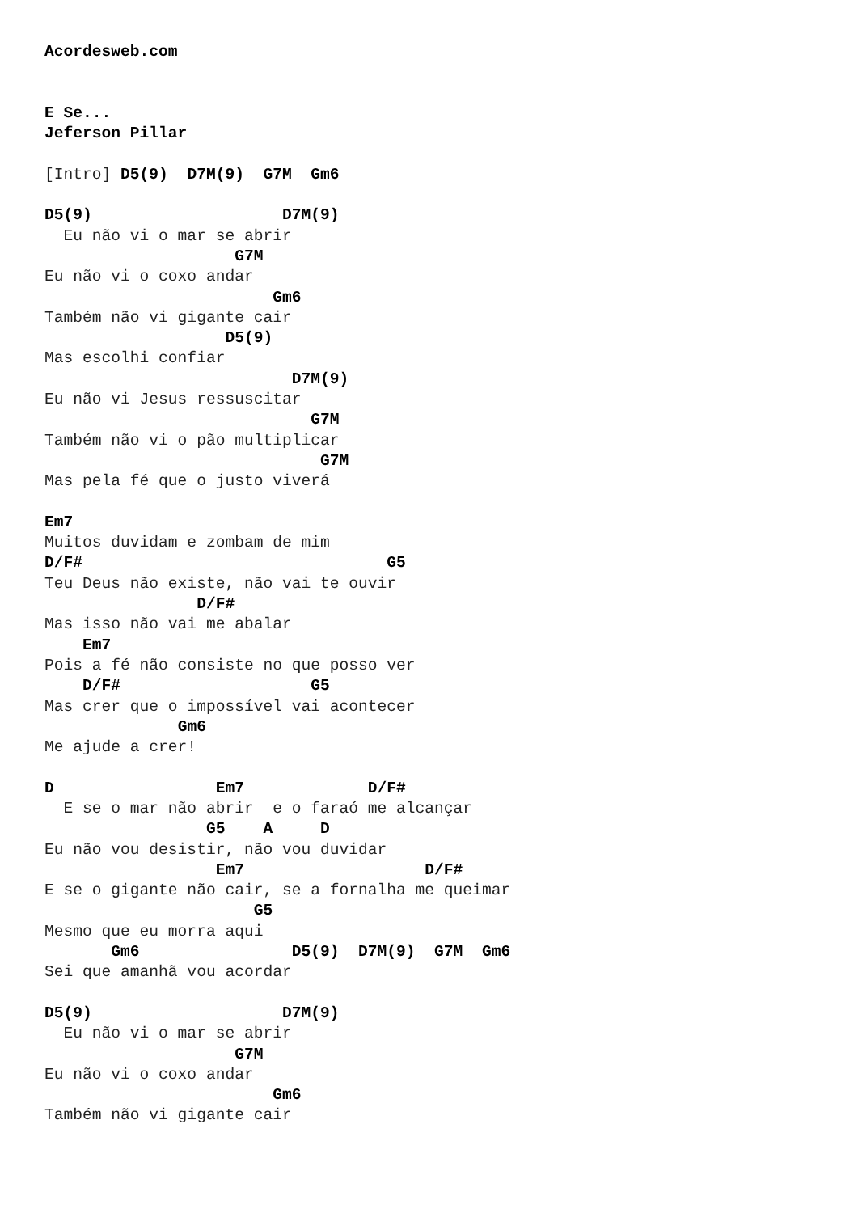Acordesweb.com


E Se...
Jeferson Pillar

[Intro] D5(9)  D7M(9)  G7M  Gm6

D5(9)                    D7M(9)
  Eu não vi o mar se abrir
                    G7M
Eu não vi o coxo andar
                        Gm6
Também não vi gigante cair
                   D5(9)
Mas escolhi confiar
                          D7M(9)
Eu não vi Jesus ressuscitar
                            G7M
Também não vi o pão multiplicar
                             G7M
Mas pela fé que o justo viverá

Em7
Muitos duvidam e zombam de mim
D/F#                                G5
Teu Deus não existe, não vai te ouvir
                D/F#
Mas isso não vai me abalar
    Em7
Pois a fé não consiste no que posso ver
    D/F#                    G5
Mas crer que o impossível vai acontecer
              Gm6
Me ajude a crer!

D                 Em7             D/F#
  E se o mar não abrir  e o faraó me alcançar
                 G5    A     D
Eu não vou desistir, não vou duvidar
                  Em7                   D/F#
E se o gigante não cair, se a fornalha me queimar
                      G5
Mesmo que eu morra aqui
       Gm6                D5(9)  D7M(9)  G7M  Gm6
Sei que amanhã vou acordar

D5(9)                    D7M(9)
  Eu não vi o mar se abrir
                    G7M
Eu não vi o coxo andar
                        Gm6
Também não vi gigante cair